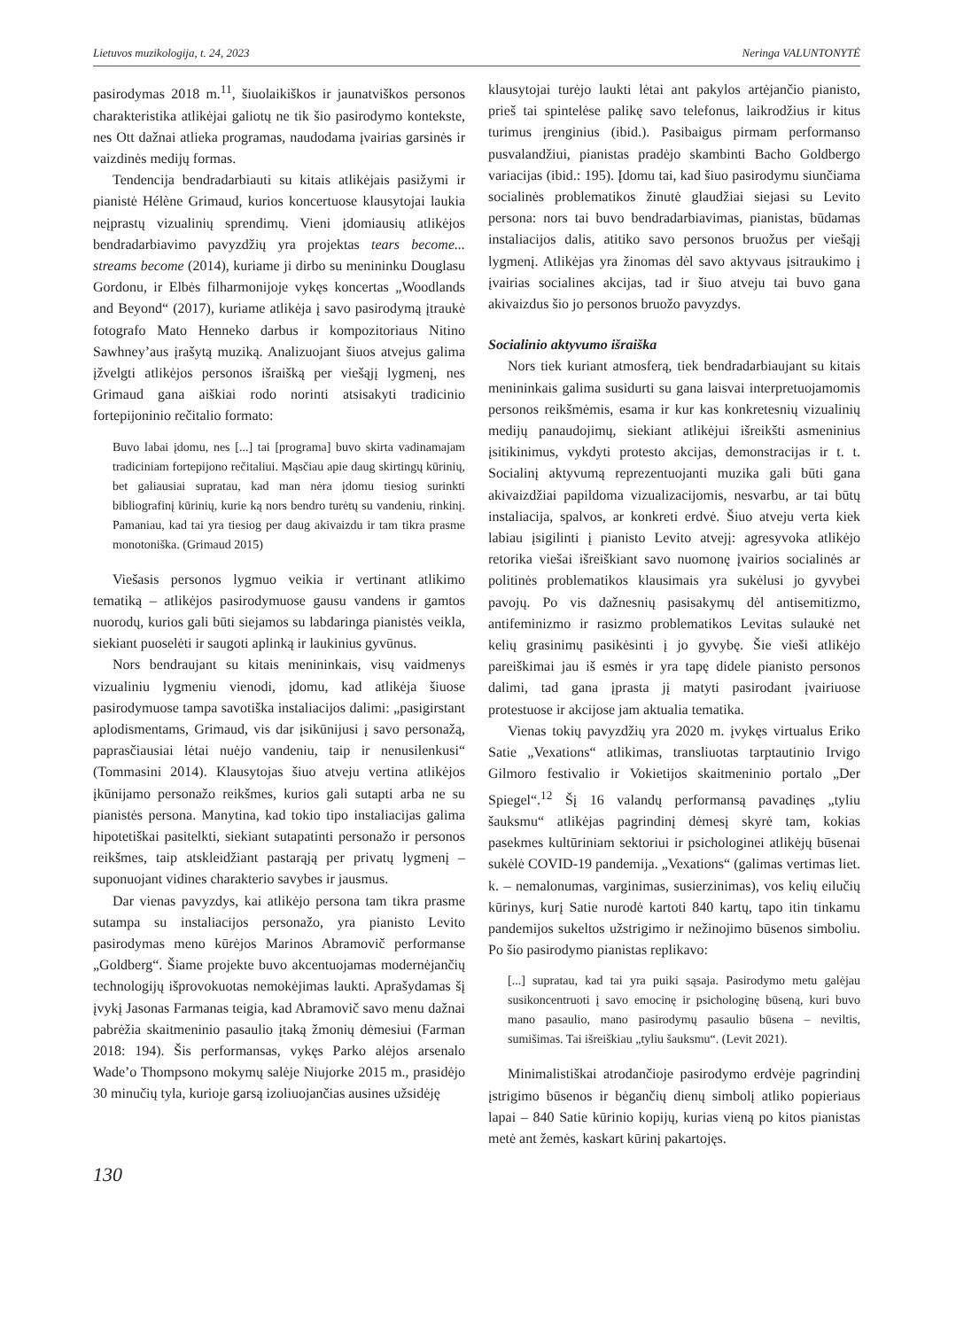Lietuvos muzikologija, t. 24, 2023 Neringa VALUNTONYTĖ
pasirodymas 2018 m.<sup>11</sup>, šiuolaikiškos ir jaunatviškos personos charakteristika atlikėjai galiotų ne tik šio pasirodymo kontekste, nes Ott dažnai atlieka programas, naudodama įvairias garsinės ir vaizdinės medijų formas.
Tendencija bendradarbiauti su kitais atlikėjais pasižymi ir pianistė Hélène Grimaud, kurios koncertuose klausytojai laukia neįprastų vizualinių sprendimų. Vieni įdomiausių atlikėjos bendradarbiavimo pavyzdžių yra projektas tears become... streams become (2014), kuriame ji dirbo su menininku Douglasu Gordonu, ir Elbės filharmonijoje vykęs koncertas „Woodlands and Beyond“ (2017), kuriame atlikėja į savo pasirodymą įtraukė fotografo Mato Henneko darbus ir kompozitoriaus Nitino Sawhney’aus įrašytą muziką. Analizuojant šiuos atvejus galima įžvelgti atlikėjos personos išraišką per viešąjį lygmenį, nes Grimaud gana aiškiai rodo norinti atsisakyti tradicinio fortepijoninio rečitalio formato:
Buvo labai įdomu, nes [...] tai [programa] buvo skirta vadinamajam tradiciniam fortepijono rečitaliui. Mąsčiau apie daug skirtingų kūrinių, bet galiausiai supratau, kad man nėra įdomu tiesiog surinkti bibliografinį kūrinių, kurie ką nors bendro turėtų su vandeniu, rinkinį. Pamaniau, kad tai yra tiesiog per daug akivaizdu ir tam tikra prasme monotoniška. (Grimaud 2015)
Viešasis personos lygmuo veikia ir vertinant atlikimo tematiką – atlikėjos pasirodymuose gausu vandens ir gamtos nuorodų, kurios gali būti siejamos su labdaringa pianistės veikla, siekiant puoselėti ir saugoti aplinką ir laukinius gyvūnus.
Nors bendraujant su kitais menininkais, visų vaidmenys vizualiniu lygmeniu vienodi, įdomu, kad atlikėja šiuose pasirodymuose tampa savotiška instaliacijos dalimi: „pasigirstant aplodismentams, Grimaud, vis dar įsikūnijusi į savo personažą, paprasčiausiai lėtai nuėjo vandeniu, taip ir nenusilenkusi“ (Tommasini 2014). Klausytojas šiuo atveju vertina atlikėjos įkūnijamo personažo reikšmes, kurios gali sutapti arba ne su pianistės persona. Manytina, kad tokio tipo instaliacijas galima hipotetiškai pasitelkti, siekiant sutapatinti personažo ir personos reikšmes, taip atskleidžiant pastarąją per privatų lygmenį – suponuojant vidines charakterio savybes ir jausmus.
Dar vienas pavyzdys, kai atlikėjo persona tam tikra prasme sutampa su instaliacijos personažo, yra pianisto Levito pasirodymas meno kūrėjos Marinos Abramovič performanse „Goldberg“. Šiame projekte buvo akcentuojamas modernėjančių technologijų išprovokuotas nemokėjimas laukti. Aprašydamas šį įvykį Jasonas Farmanas teigia, kad Abramovič savo menu dažnai pabrėžia skaitmeninio pasaulio įtaką žmonių dėmesiui (Farman 2018: 194). Šis performansas, vykęs Parko alėjos arsenalo Wade’o Thompsono mokymų salėje Niujorke 2015 m., prasidėjo 30 minučių tyla, kurioje garsą izoliuojančias ausines užsidėję
klausytojai turėjo laukti lėtai ant pakylos artėjančio pianisto, prieš tai spintelėse palikę savo telefonus, laikrodžius ir kitus turimus įrenginius (ibid.). Pasibaigus pirmam performanso pusvalandžiui, pianistas pradėjo skambinti Bacho Goldbergo variacijas (ibid.: 195). Įdomu tai, kad šiuo pasirodymu siunčiama socialinės problematikos žinutė glaudžiai siejasi su Levito persona: nors tai buvo bendradarbiavimas, pianistas, būdamas instaliacijos dalis, atitiko savo personos bruožus per viešąjį lygmenį. Atlikėjas yra žinomas dėl savo aktyvaus įsitraukimo į įvairias socialines akcijas, tad ir šiuo atveju tai buvo gana akivaizdus šio jo personos bruožo pavyzdys.
Socialinio aktyvumo išraiška
Nors tiek kuriant atmosferą, tiek bendradarbiaujant su kitais menininkais galima susidurti su gana laisvai interpretuojamomis personos reikšmėmis, esama ir kur kas konkretesnių vizualinių medijų panaudojimų, siekiant atlikėjui išreikšti asmeninius įsitikinimus, vykdyti protesto akcijas, demonstracijas ir t. t. Socialinį aktyvumą reprezentuojanti muzika gali būti gana akivaizdžiai papildoma vizualizacijomis, nesvarbu, ar tai būtų instaliacija, spalvos, ar konkreti erdvė. Šiuo atveju verta kiek labiau įsigilinti į pianisto Levito atvejį: agresyvoka atlikėjo retorika viešai išreiškiant savo nuomonę įvairios socialinės ar politinės problematikos klausimais yra sukėlusi jo gyvybei pavojų. Po vis dažnesnių pasisakymų dėl antisemitizmo, antifeminizmo ir rasizmo problematikos Levitas sulaukė net kelių grasinimų pasikėsinti į jo gyvybę. Šie vieši atlikėjo pareiškimai jau iš esmės ir yra tapę didele pianisto personos dalimi, tad gana įprasta jį matyti pasirodant įvairiuose protestuose ir akcijose jam aktualia tematika.
Vienas tokių pavyzdžių yra 2020 m. įvykęs virtualus Eriko Satie „Vexations“ atlikimas, transliuotas tarptautinio Irvigo Gilmoro festivalio ir Vokietijos skaitmeninio portalo „Der Spiegel“.<sup>12</sup> Šį 16 valandų performansą pavadinęs „tyliu šauksmu“ atlikėjas pagrindinį dėmesį skyrė tam, kokias pasekmes kultūriniam sektoriui ir psichologinei atlikėjų būsenai sukėlė COVID-19 pandemija. „Vexations“ (galimas vertimas liet. k. – nemalonumas, varginimas, susierzinimas), vos kelių eilučių kūrinys, kurį Satie nurodė kartoti 840 kartų, tapo itin tinkamu pandemijos sukeltos užstrigimo ir nežinojimo būsenos simboliu. Po šio pasirodymo pianistas replikavo:
[...] supratau, kad tai yra puiki sąsaja. Pasirodymo metu galėjau susikoncentruoti į savo emocinę ir psichologinę būseną, kuri buvo mano pasaulio, mano pasirodymų pasaulio būsena – neviltis, sumišimas. Tai išreiškiau „tyliu šauksmu“. (Levit 2021).
Minimalistiškai atrodančioje pasirodymo erdvėje pagrindinį įstrigimo būsenos ir bėgančių dienų simbolį atliko popieriaus lapai – 840 Satie kūrinio kopijų, kurias vieną po kitos pianistas metė ant žemės, kaskart kūrinį pakartojęs.
130